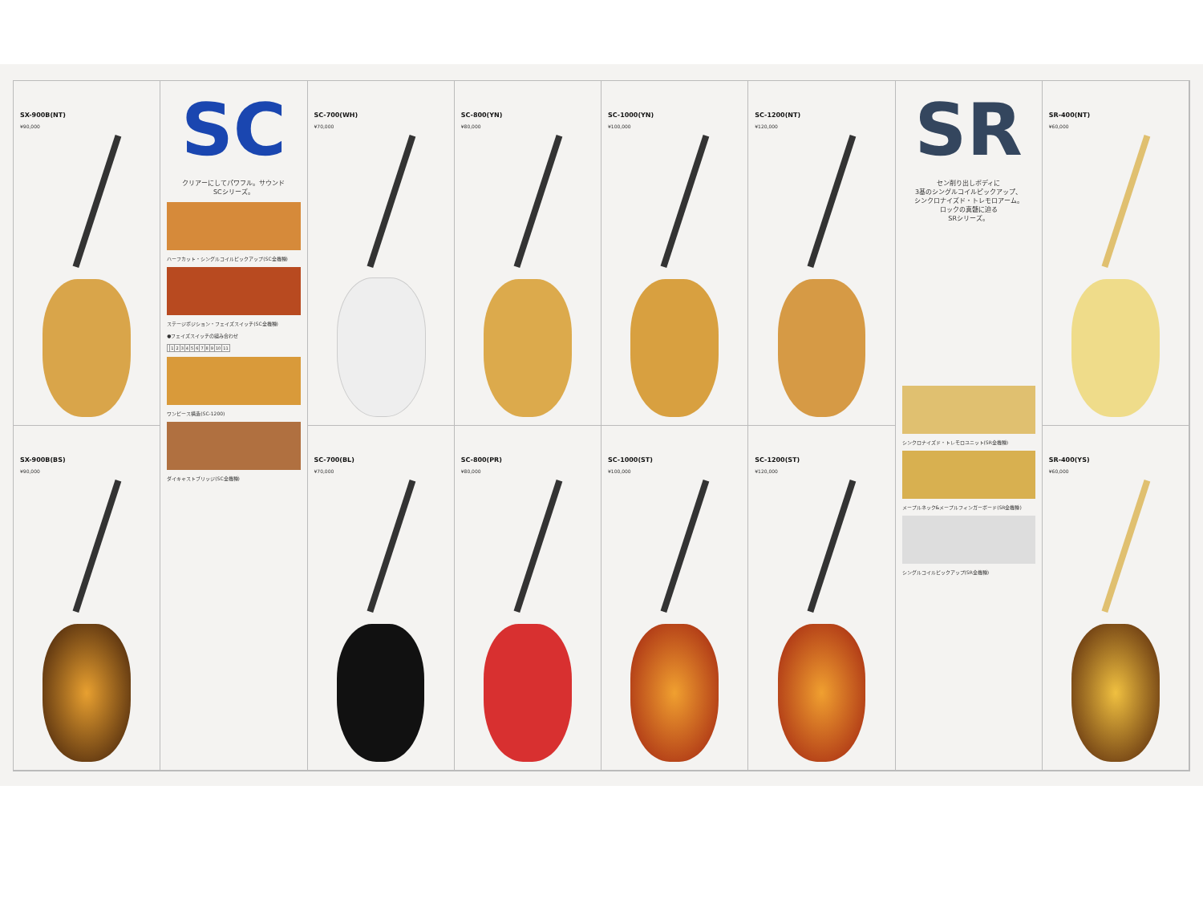SX-900B(NT)
¥90,000
SC
クリアーにしてパワフル。サウンド
SCシリーズ。
ハーフカット・シングルコイルピックアップ(SC全機種)
ステージポジション・フェイズスイッチ(SC全機種)
●フェイズスイッチの組み合わせ
| | 1 | 2 | 3 | 4 | 5 | 6 | 7 | 8 | 9 | 10 | 11 |
ワンピース構造(SC-1200)
ダイキャストブリッジ(SC全機種)
SC-700(WH)
¥70,000
SC-800(YN)
¥80,000
SC-1000(YN)
¥100,000
SC-1200(NT)
¥120,000
SR
セン削り出しボディに
3基のシングルコイルピックアップ、
シンクロナイズド・トレモロアーム。
ロックの真髄に迫る
SRシリーズ。
シンクロナイズド・トレモロユニット(SR全機種)
メープルネック&メープルフィンガーボード(SR全機種)
シングルコイルピックアップ(SR全機種)
SR-400(NT)
¥60,000
SX-900B(BS)
¥90,000
SC-700(BL)
¥70,000
SC-800(PR)
¥80,000
SC-1000(ST)
¥100,000
SC-1200(ST)
¥120,000
SR-400(YS)
¥60,000